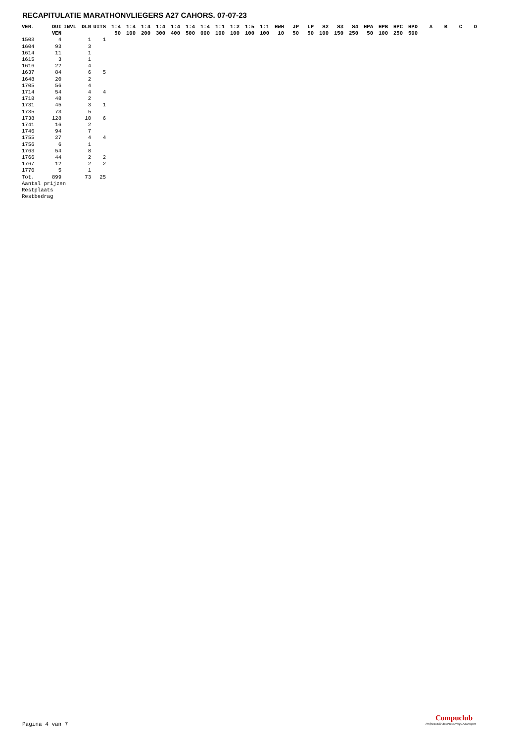RECAPITULATIE MARATHONVLIEGERS A27 CAHORS. 07-07-23
| VER. | DUI | INVL | DLN | UITS | 1:4 | 1:4 | 1:4 | 1:4 | 1:4 | 1:4 | 1:4 | 1:1 | 1:2 | 1:5 | 1:1 | HWH | JP | LP | S2 | S3 | S4 | HPA | HPB | HPC | HPD | A | B | C | D |
| --- | --- | --- | --- | --- | --- | --- | --- | --- | --- | --- | --- | --- | --- | --- | --- | --- | --- | --- | --- | --- | --- | --- | --- | --- | --- | --- | --- | --- | --- |
| | VEN | | | | 50 | 100 | 200 | 300 | 400 | 500 | 000 | 100 | 100 | 100 | 100 | 10 | 50 | 50 | 100 | 150 | 250 | 50 | 100 | 250 | 500 | | | | |
| 1503 | 4 | | 1 | 1 | | | | | | | | | | | | | | | | | | | | | | | | | |
| 1604 | 93 | | 3 | | | | | | | | | | | | | | | | | | | | | | | | | | |
| 1614 | 11 | | 1 | | | | | | | | | | | | | | | | | | | | | | | | | | |
| 1615 | 3 | | 1 | | | | | | | | | | | | | | | | | | | | | | | | | | |
| 1616 | 22 | | 4 | | | | | | | | | | | | | | | | | | | | | | | | | | |
| 1637 | 84 | | 6 | 5 | | | | | | | | | | | | | | | | | | | | | | | | | |
| 1648 | 20 | | 2 | | | | | | | | | | | | | | | | | | | | | | | | | | |
| 1705 | 56 | | 4 | | | | | | | | | | | | | | | | | | | | | | | | | | |
| 1714 | 54 | | 4 | 4 | | | | | | | | | | | | | | | | | | | | | | | | | |
| 1718 | 48 | | 2 | | | | | | | | | | | | | | | | | | | | | | | | | | |
| 1731 | 45 | | 3 | 1 | | | | | | | | | | | | | | | | | | | | | | | | | |
| 1735 | 73 | | 5 | | | | | | | | | | | | | | | | | | | | | | | | | | |
| 1738 | 128 | | 10 | 6 | | | | | | | | | | | | | | | | | | | | | | | | | |
| 1741 | 16 | | 2 | | | | | | | | | | | | | | | | | | | | | | | | | | |
| 1746 | 94 | | 7 | | | | | | | | | | | | | | | | | | | | | | | | | | |
| 1755 | 27 | | 4 | 4 | | | | | | | | | | | | | | | | | | | | | | | | | |
| 1756 | 6 | | 1 | | | | | | | | | | | | | | | | | | | | | | | | | | |
| 1763 | 54 | | 8 | | | | | | | | | | | | | | | | | | | | | | | | | | |
| 1766 | 44 | | 2 | 2 | | | | | | | | | | | | | | | | | | | | | | | | | |
| 1767 | 12 | | 2 | 2 | | | | | | | | | | | | | | | | | | | | | | | | | |
| 1770 | 5 | | 1 | | | | | | | | | | | | | | | | | | | | | | | | | | |
| Tot. | 899 | | 73 | 25 | | | | | | | | | | | | | | | | | | | | | | | | | |
| Aantal prijzen | | | | | | | | | | | | | | | | | | | | | | | | | | | | | |
| Restplaats | | | | | | | | | | | | | | | | | | | | | | | | | | | | | |
| Restbedrag | | | | | | | | | | | | | | | | | | | | | | | | | | | | | |
Pagina 4 van 7
Compuclub
Professionele Automatisering Duivensport